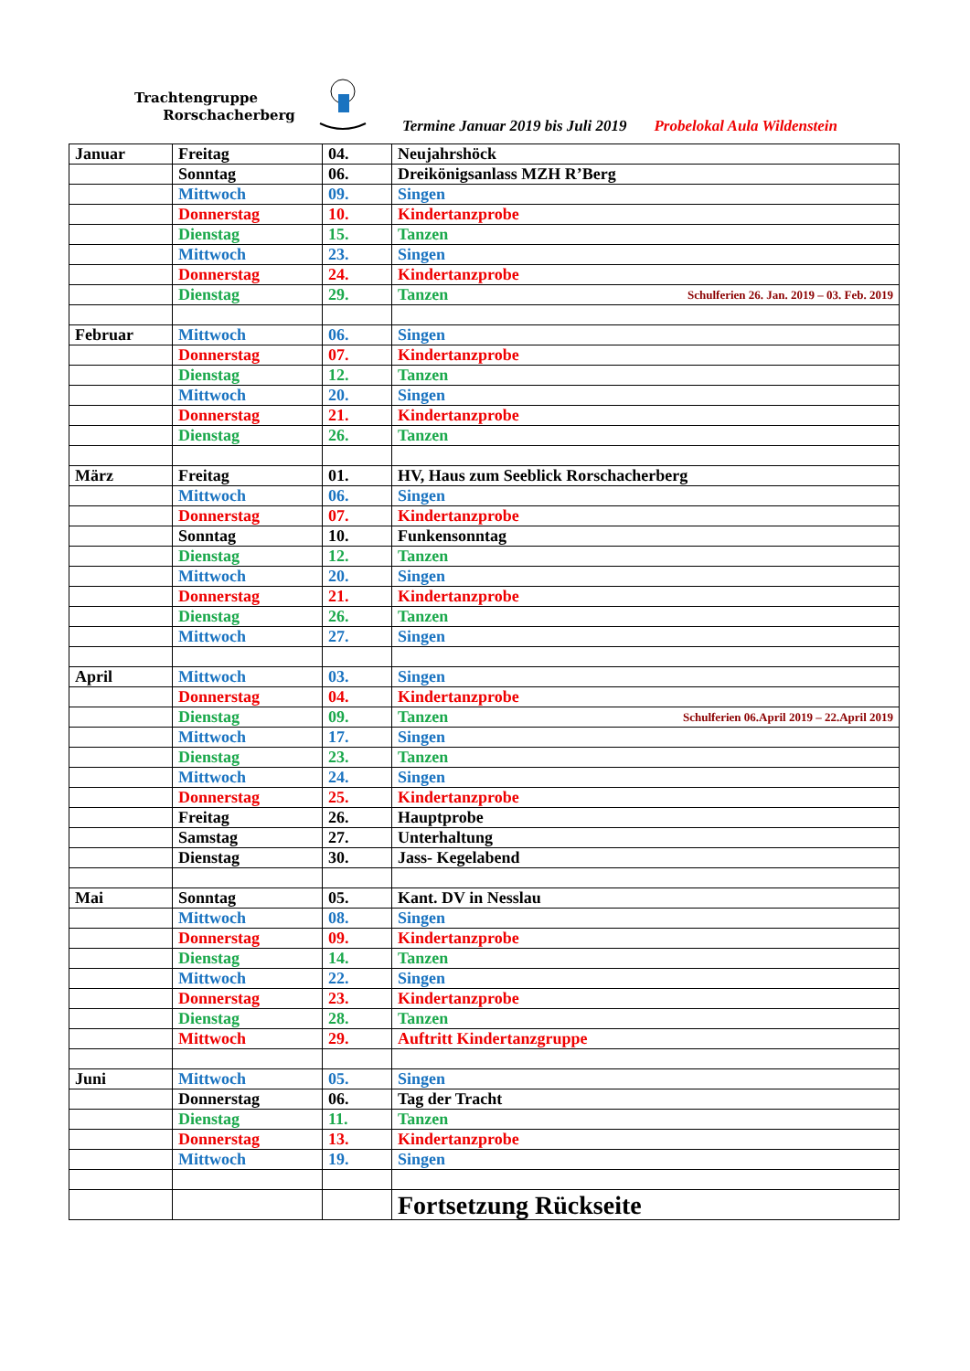Trachtengruppe
Rorschacherberg
Termine Januar 2019 bis Juli 2019 Probelokal Aula Wildenstein
| Januar | Freitag | 04. | Neujahrshöck |
| | Sonntag | 06. | Dreikönigsanlass MZH R’Berg |
| | Mittwoch | 09. | Singen |
| | Donnerstag | 10. | Kindertanzprobe |
| | Dienstag | 15. | Tanzen |
| | Mittwoch | 23. | Singen |
| | Donnerstag | 24. | Kindertanzprobe |
| | Dienstag | 29. | Tanzen Schulferien 26. Jan. 2019 – 03. Feb. 2019 |
| Februar | Mittwoch | 06. | Singen |
| | Donnerstag | 07. | Kindertanzprobe |
| | Dienstag | 12. | Tanzen |
| | Mittwoch | 20. | Singen |
| | Donnerstag | 21. | Kindertanzprobe |
| | Dienstag | 26. | Tanzen |
| März | Freitag | 01. | HV, Haus zum Seeblick Rorschacherberg |
| | Mittwoch | 06. | Singen |
| | Donnerstag | 07. | Kindertanzprobe |
| | Sonntag | 10. | Funkensonntag |
| | Dienstag | 12. | Tanzen |
| | Mittwoch | 20. | Singen |
| | Donnerstag | 21. | Kindertanzprobe |
| | Dienstag | 26. | Tanzen |
| | Mittwoch | 27. | Singen |
| April | Mittwoch | 03. | Singen |
| | Donnerstag | 04. | Kindertanzprobe |
| | Dienstag | 09. | Tanzen Schulferien 06.April 2019 – 22.April 2019 |
| | Mittwoch | 17. | Singen |
| | Dienstag | 23. | Tanzen |
| | Mittwoch | 24. | Singen |
| | Donnerstag | 25. | Kindertanzprobe |
| | Freitag | 26. | Hauptprobe |
| | Samstag | 27. | Unterhaltung |
| | Dienstag | 30. | Jass- Kegelabend |
| Mai | Sonntag | 05. | Kant. DV in Nesslau |
| | Mittwoch | 08. | Singen |
| | Donnerstag | 09. | Kindertanzprobe |
| | Dienstag | 14. | Tanzen |
| | Mittwoch | 22. | Singen |
| | Donnerstag | 23. | Kindertanzprobe |
| | Dienstag | 28. | Tanzen |
| | Mittwoch | 29. | Auftritt Kindertanzgruppe |
| Juni | Mittwoch | 05. | Singen |
| | Donnerstag | 06. | Tag der Tracht |
| | Dienstag | 11. | Tanzen |
| | Donnerstag | 13. | Kindertanzprobe |
| | Mittwoch | 19. | Singen |
| | | | Fortsetzung Rückseite |